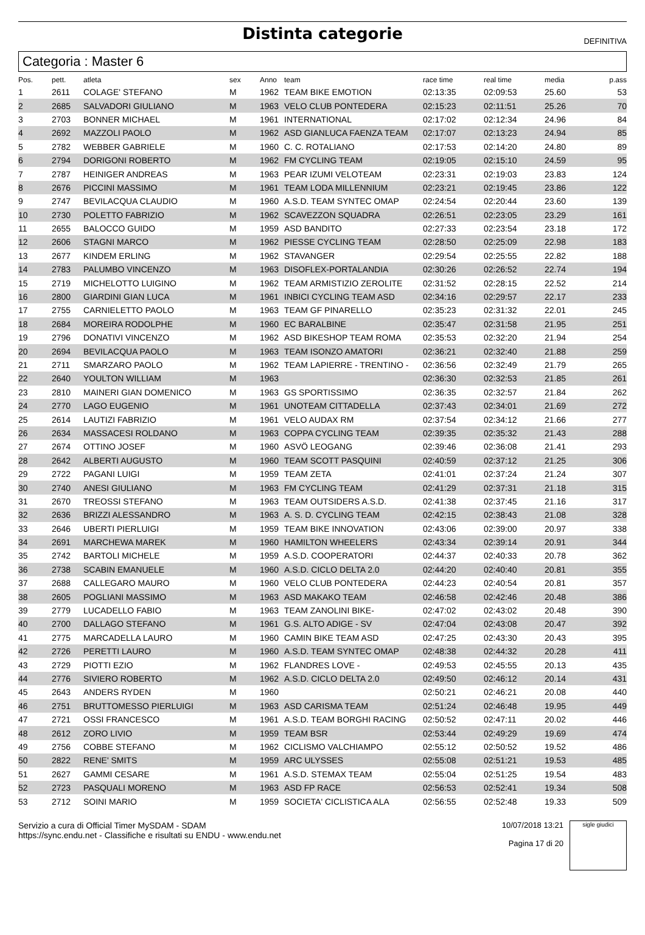Distinta categorie
DEFINITIVA
Categoria : Master 6
| Pos. | pett. | atleta | sex | Anno | team | race time | real time | media | p.ass |
| --- | --- | --- | --- | --- | --- | --- | --- | --- | --- |
| 1 | 2611 | COLAGE' STEFANO | M | 1962 | TEAM BIKE EMOTION | 02:13:35 | 02:09:53 | 25.60 | 53 |
| 2 | 2685 | SALVADORI GIULIANO | M | 1963 | VELO CLUB PONTEDERA | 02:15:23 | 02:11:51 | 25.26 | 70 |
| 3 | 2703 | BONNER MICHAEL | M | 1961 | INTERNATIONAL | 02:17:02 | 02:12:34 | 24.96 | 84 |
| 4 | 2692 | MAZZOLI PAOLO | M | 1962 | ASD GIANLUCA FAENZA TEAM | 02:17:07 | 02:13:23 | 24.94 | 85 |
| 5 | 2782 | WEBBER GABRIELE | M | 1960 | C. C. ROTALIANO | 02:17:53 | 02:14:20 | 24.80 | 89 |
| 6 | 2794 | DORIGONI ROBERTO | M | 1962 | FM CYCLING TEAM | 02:19:05 | 02:15:10 | 24.59 | 95 |
| 7 | 2787 | HEINIGER ANDREAS | M | 1963 | PEAR IZUMI VELOTEAM | 02:23:31 | 02:19:03 | 23.83 | 124 |
| 8 | 2676 | PICCINI MASSIMO | M | 1961 | TEAM LODA MILLENNIUM | 02:23:21 | 02:19:45 | 23.86 | 122 |
| 9 | 2747 | BEVILACQUA CLAUDIO | M | 1960 | A.S.D. TEAM SYNTEC OMAP | 02:24:54 | 02:20:44 | 23.60 | 139 |
| 10 | 2730 | POLETTO FABRIZIO | M | 1962 | SCAVEZZON SQUADRA | 02:26:51 | 02:23:05 | 23.29 | 161 |
| 11 | 2655 | BALOCCO GUIDO | M | 1959 | ASD BANDITO | 02:27:33 | 02:23:54 | 23.18 | 172 |
| 12 | 2606 | STAGNI MARCO | M | 1962 | PIESSE CYCLING TEAM | 02:28:50 | 02:25:09 | 22.98 | 183 |
| 13 | 2677 | KINDEM ERLING | M | 1962 | STAVANGER | 02:29:54 | 02:25:55 | 22.82 | 188 |
| 14 | 2783 | PALUMBO VINCENZO | M | 1963 | DISOFLEX-PORTALANDIA | 02:30:26 | 02:26:52 | 22.74 | 194 |
| 15 | 2719 | MICHELOTTO LUIGINO | M | 1962 | TEAM ARMISTIZIO ZEROLITE | 02:31:52 | 02:28:15 | 22.52 | 214 |
| 16 | 2800 | GIARDINI GIAN LUCA | M | 1961 | INBICI CYCLING TEAM ASD | 02:34:16 | 02:29:57 | 22.17 | 233 |
| 17 | 2755 | CARNIELETTO PAOLO | M | 1963 | TEAM GF PINARELLO | 02:35:23 | 02:31:32 | 22.01 | 245 |
| 18 | 2684 | MOREIRA RODOLPHE | M | 1960 | EC BARALBINE | 02:35:47 | 02:31:58 | 21.95 | 251 |
| 19 | 2796 | DONATIVI VINCENZO | M | 1962 | ASD BIKESHOP TEAM ROMA | 02:35:53 | 02:32:20 | 21.94 | 254 |
| 20 | 2694 | BEVILACQUA PAOLO | M | 1963 | TEAM ISONZO AMATORI | 02:36:21 | 02:32:40 | 21.88 | 259 |
| 21 | 2711 | SMARZARO PAOLO | M | 1962 | TEAM LAPIERRE - TRENTINO - | 02:36:56 | 02:32:49 | 21.79 | 265 |
| 22 | 2640 | YOULTON WILLIAM | M | 1963 | | 02:36:30 | 02:32:53 | 21.85 | 261 |
| 23 | 2810 | MAINERI GIAN DOMENICO | M | 1963 | GS SPORTISSIMO | 02:36:35 | 02:32:57 | 21.84 | 262 |
| 24 | 2770 | LAGO EUGENIO | M | 1961 | UNOTEAM CITTADELLA | 02:37:43 | 02:34:01 | 21.69 | 272 |
| 25 | 2614 | LAUTIZI FABRIZIO | M | 1961 | VELO AUDAX RM | 02:37:54 | 02:34:12 | 21.66 | 277 |
| 26 | 2634 | MASSACESI ROLDANO | M | 1963 | COPPA CYCLING TEAM | 02:39:35 | 02:35:32 | 21.43 | 288 |
| 27 | 2674 | OTTINO JOSEF | M | 1960 | ASVÖ LEOGANG | 02:39:46 | 02:36:08 | 21.41 | 293 |
| 28 | 2642 | ALBERTI AUGUSTO | M | 1960 | TEAM SCOTT PASQUINI | 02:40:59 | 02:37:12 | 21.25 | 306 |
| 29 | 2722 | PAGANI LUIGI | M | 1959 | TEAM ZETA | 02:41:01 | 02:37:24 | 21.24 | 307 |
| 30 | 2740 | ANESI GIULIANO | M | 1963 | FM CYCLING TEAM | 02:41:29 | 02:37:31 | 21.18 | 315 |
| 31 | 2670 | TREOSSI STEFANO | M | 1963 | TEAM OUTSIDERS A.S.D. | 02:41:38 | 02:37:45 | 21.16 | 317 |
| 32 | 2636 | BRIZZI ALESSANDRO | M | 1963 | A. S. D. CYCLING TEAM | 02:42:15 | 02:38:43 | 21.08 | 328 |
| 33 | 2646 | UBERTI PIERLUIGI | M | 1959 | TEAM BIKE INNOVATION | 02:43:06 | 02:39:00 | 20.97 | 338 |
| 34 | 2691 | MARCHEWA MAREK | M | 1960 | HAMILTON WHEELERS | 02:43:34 | 02:39:14 | 20.91 | 344 |
| 35 | 2742 | BARTOLI MICHELE | M | 1959 | A.S.D. COOPERATORI | 02:44:37 | 02:40:33 | 20.78 | 362 |
| 36 | 2738 | SCABIN EMANUELE | M | 1960 | A.S.D. CICLO DELTA 2.0 | 02:44:20 | 02:40:40 | 20.81 | 355 |
| 37 | 2688 | CALLEGARO MAURO | M | 1960 | VELO CLUB PONTEDERA | 02:44:23 | 02:40:54 | 20.81 | 357 |
| 38 | 2605 | POGLIANI MASSIMO | M | 1963 | ASD MAKAKO TEAM | 02:46:58 | 02:42:46 | 20.48 | 386 |
| 39 | 2779 | LUCADELLO FABIO | M | 1963 | TEAM ZANOLINI BIKE- | 02:47:02 | 02:43:02 | 20.48 | 390 |
| 40 | 2700 | DALLAGO STEFANO | M | 1961 | G.S. ALTO ADIGE - SV | 02:47:04 | 02:43:08 | 20.47 | 392 |
| 41 | 2775 | MARCADELLA LAURO | M | 1960 | CAMIN BIKE TEAM ASD | 02:47:25 | 02:43:30 | 20.43 | 395 |
| 42 | 2726 | PERETTI LAURO | M | 1960 | A.S.D. TEAM SYNTEC OMAP | 02:48:38 | 02:44:32 | 20.28 | 411 |
| 43 | 2729 | PIOTTI EZIO | M | 1962 | FLANDRES LOVE - | 02:49:53 | 02:45:55 | 20.13 | 435 |
| 44 | 2776 | SIVIERO ROBERTO | M | 1962 | A.S.D. CICLO DELTA 2.0 | 02:49:50 | 02:46:12 | 20.14 | 431 |
| 45 | 2643 | ANDERS RYDEN | M | 1960 | | 02:50:21 | 02:46:21 | 20.08 | 440 |
| 46 | 2751 | BRUTTOMESSO PIERLUIGI | M | 1963 | ASD CARISMA TEAM | 02:51:24 | 02:46:48 | 19.95 | 449 |
| 47 | 2721 | OSSI FRANCESCO | M | 1961 | A.S.D. TEAM BORGHI RACING | 02:50:52 | 02:47:11 | 20.02 | 446 |
| 48 | 2612 | ZORO LIVIO | M | 1959 | TEAM BSR | 02:53:44 | 02:49:29 | 19.69 | 474 |
| 49 | 2756 | COBBE STEFANO | M | 1962 | CICLISMO VALCHIAMPO | 02:55:12 | 02:50:52 | 19.52 | 486 |
| 50 | 2822 | RENE' SMITS | M | 1959 | ARC ULYSSES | 02:55:08 | 02:51:21 | 19.53 | 485 |
| 51 | 2627 | GAMMI CESARE | M | 1961 | A.S.D. STEMAX TEAM | 02:55:04 | 02:51:25 | 19.54 | 483 |
| 52 | 2723 | PASQUALI MORENO | M | 1963 | ASD FP RACE | 02:56:53 | 02:52:41 | 19.34 | 508 |
| 53 | 2712 | SOINI MARIO | M | 1959 | SOCIETA' CICLISTICA ALA | 02:56:55 | 02:52:48 | 19.33 | 509 |
Servizio a cura di Official Timer MySDAM - SDAM
https://sync.endu.net - Classifiche e risultati su ENDU - www.endu.net
10/07/2018 13:21
Pagina 17 di 20
sigle giudici